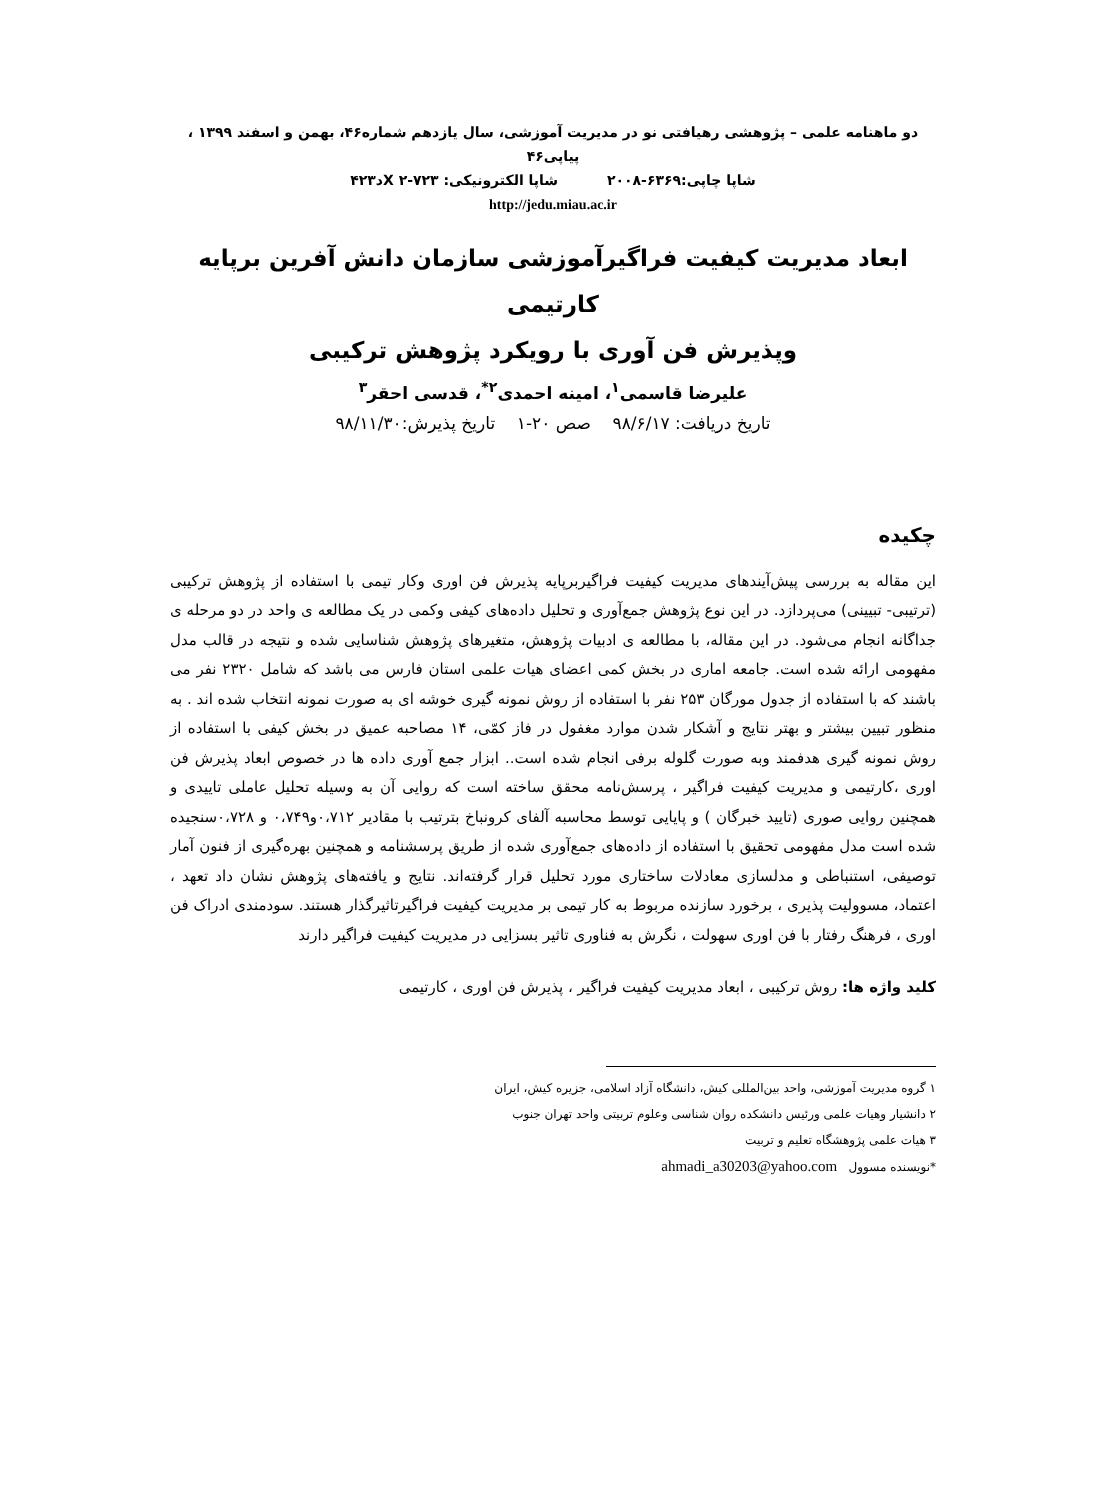دو ماهنامه علمی – پژوهشی رهیافتی نو در مدیریت آموزشی، سال یازدهم شماره۴۶، بهمن و اسفند ۱۳۹۹ ، پیاپی۴۶
شاپا چاپی:۶۳۶۹-۲۰۰۸ شاپا الکترونیکی: X ۲-۷۲۳د۴۲۳
http://jedu.miau.ac.ir
ابعاد مدیریت کیفیت فراگیرآموزشی سازمان دانش آفرین برپایه کارتیمی
وپذیرش فن آوری با رویکرد پژوهش ترکیبی
علیرضا قاسمی<sup>۱</sup>، امینه احمدی<sup>۲*</sup>، قدسی احقر<sup>۳</sup>
تاریخ دریافت: ۹۸/۶/۱۷ صص ۲۰-۱ تاریخ پذیرش:۹۸/۱۱/۳۰
چکیده
این مقاله به بررسی پیش‌آیندهای مدیریت کیفیت فراگیربرپایه پذیرش فن اوری وکار تیمی با استفاده از پژوهش ترکیبی (ترتیبی- تبیینی) می‌پردازد. در این نوع پژوهش جمع‌آوری و تحلیل داده‌های کیفی وکمی در یک مطالعه ی واحد در دو مرحله ی جداگانه انجام می‌شود. در این مقاله، با مطالعه ی ادبیات پژوهش، متغیرهای پژوهش شناسایی شده و نتیجه در قالب مدل مفهومی ارائه شده است. جامعه اماری در بخش کمی اعضای هیات علمی استان فارس می باشد که شامل ۲۳۲۰ نفر می باشند که با استفاده از جدول مورگان ۲۵۳ نفر با استفاده از روش نمونه گیری خوشه ای به صورت نمونه انتخاب شده اند . به منظور تبیین بیشتر و بهتر نتایج و آشکار شدن موارد مغفول در فاز کمّی، ۱۴ مصاحبه عمیق در بخش کیفی با استفاده از روش نمونه گیری هدفمند وبه صورت گلوله برفی انجام شده است.. ابزار جمع آوری داده ها در خصوص ابعاد پذیرش فن اوری ،کارتیمی و مدیریت کیفیت فراگیر ، پرسش‌نامه محقق ساخته است که روایی آن به وسیله تحلیل عاملی تاییدی و همچنین روایی صوری (تایید خبرگان ) و پایایی توسط محاسبه آلفای کرونباخ بترتیب با مقادیر ۰،۷۱۲و۰،۷۴۹ و ۰،۷۲۸سنجیده شده است مدل مفهومی تحقیق با استفاده از داده‌های جمع‌آوری شده از طریق پرسشنامه و همچنین بهره‌گیری از فنون آمار توصیفی، استنباطی و مدلسازی معادلات ساختاری مورد تحلیل قرار گرفته‌اند. نتایج و یافته‌های پژوهش نشان داد تعهد ، اعتماد، مسوولیت پذیری ، برخورد سازنده مربوط به کار تیمی بر مدیریت کیفیت فراگیرتاثیرگذار هستند. سودمندی ادراک فن اوری ، فرهنگ رفتار با فن اوری سهولت ، نگرش به فناوری تاثیر بسزایی در مدیریت کیفیت فراگیر دارند
کلید واژه ها: روش ترکیبی ، ابعاد مدیریت کیفیت فراگیر ، پذیرش فن اوری ، کارتیمی
۱ گروه مدیریت آموزشی، واحد بین‌المللی کیش، دانشگاه آزاد اسلامی، جزیره کیش، ایران
۲ دانشیار وهیات علمی ورئیس دانشکده روان شناسی وعلوم تربیتی واحد تهران جنوب
۳ هیات علمی پژوهشگاه تعلیم و تربیت
*نویسنده مسوول ahmadi_a30203@yahoo.com